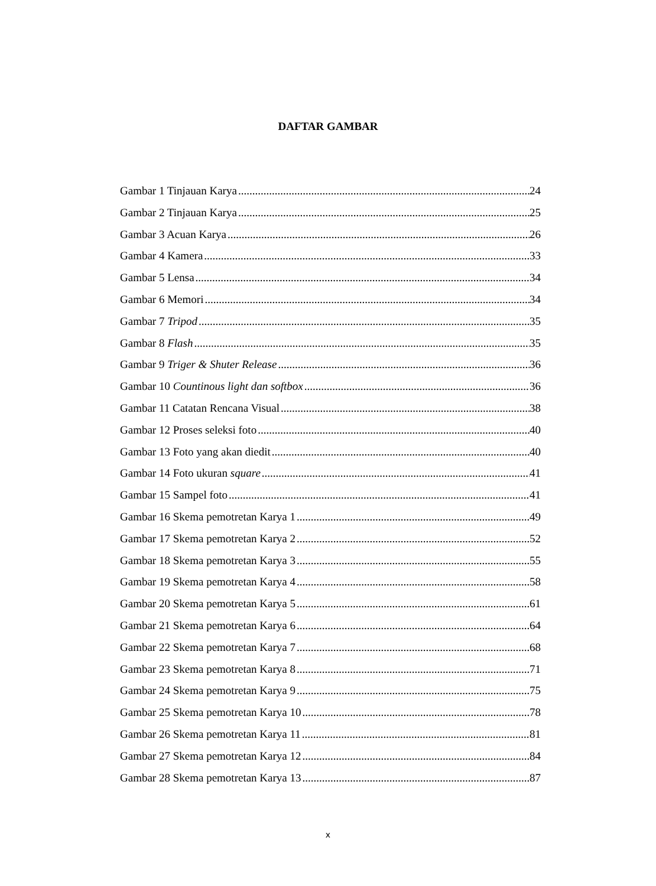DAFTAR GAMBAR
Gambar 1 Tinjauan Karya 24
Gambar 2 Tinjauan Karya 25
Gambar 3 Acuan Karya 26
Gambar 4 Kamera 33
Gambar 5 Lensa 34
Gambar 6 Memori 34
Gambar 7 Tripod 35
Gambar 8 Flash 35
Gambar 9 Triger & Shuter Release 36
Gambar 10 Countinous light dan softbox 36
Gambar 11 Catatan Rencana Visual 38
Gambar 12 Proses seleksi foto 40
Gambar 13 Foto yang akan diedit 40
Gambar 14 Foto ukuran square 41
Gambar 15 Sampel foto 41
Gambar 16 Skema pemotretan Karya 1 49
Gambar 17 Skema pemotretan Karya 2 52
Gambar 18 Skema pemotretan Karya 3 55
Gambar 19 Skema pemotretan Karya 4 58
Gambar 20 Skema pemotretan Karya 5 61
Gambar 21 Skema pemotretan Karya 6 64
Gambar 22 Skema pemotretan Karya 7 68
Gambar 23 Skema pemotretan Karya 8 71
Gambar 24 Skema pemotretan Karya 9 75
Gambar 25 Skema pemotretan Karya 10 78
Gambar 26 Skema pemotretan Karya 11 81
Gambar 27 Skema pemotretan Karya 12 84
Gambar 28 Skema pemotretan Karya 13 87
x